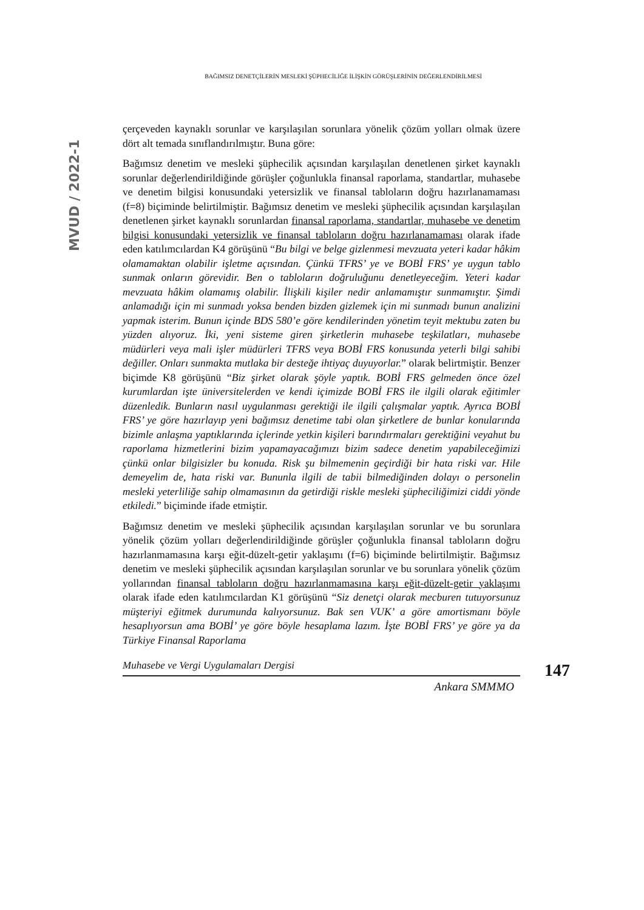BAĞIMSIZ DENETÇİLERİN MESLEKİ ŞÜPHECİLİĞE İLİŞKİN GÖRÜŞLERİNİN DEĞERLENDİRİLMESİ
MVUD / 2022-1
çerçeveden kaynaklı sorunlar ve karşılaşılan sorunlara yönelik çözüm yolları olmak üzere dört alt temada sınıflandırılmıştır. Buna göre:
Bağımsız denetim ve mesleki şüphecilik açısından karşılaşılan denetlenen şirket kaynaklı sorunlar değerlendirildiğinde görüşler çoğunlukla finansal raporlama, standartlar, muhasebe ve denetim bilgisi konusundaki yetersizlik ve finansal tabloların doğru hazırlanamaması (f=8) biçiminde belirtilmiştir. Bağımsız denetim ve mesleki şüphecilik açısından karşılaşılan denetlenen şirket kaynaklı sorunlardan finansal raporlama, standartlar, muhasebe ve denetim bilgisi konusundaki yetersizlik ve finansal tabloların doğru hazırlanamaması olarak ifade eden katılımcılardan K4 görüşünü “Bu bilgi ve belge gizlenmesi mevzuata yeteri kadar hâkim olamamaktan olabilir işletme açısından. Çünkü TFRS’ ye ve BOBİ FRS’ ye uygun tablo sunmak onların görevidir. Ben o tabloların doğruluğunu denetleyeceğim. Yeteri kadar mevzuata hâkim olamamış olabilir. İlişkili kişiler nedir anlamamıştır sunmamıştır. Şimdi anlamadığı için mi sunmadı yoksa benden bizden gizlemek için mi sunmadı bunun analizini yapmak isterim. Bunun içinde BDS 580’e göre kendilerinden yönetim teyit mektubu zaten bu yüzden alıyoruz. İki, yeni sisteme giren şirketlerin muhasebe teşkilatları, muhasebe müdürleri veya mali işler müdürleri TFRS veya BOBİ FRS konusunda yeterli bilgi sahibi değiller. Onları sunmakta mutlaka bir desteğe ihtiyaç duyuyorlar.” olarak belirtmiştir. Benzer biçimde K8 görüşünü “Biz şirket olarak şöyle yaptık. BOBİ FRS gelmeden önce özel kurumlardan işte üniversitelerden ve kendi içimizde BOBİ FRS ile ilgili olarak eğitimler düzenledik. Bunların nasıl uygulanması gerektiği ile ilgili çalışmalar yaptık. Ayrıca BOBİ FRS’ ye göre hazırlayıp yeni bağımsız denetime tabi olan şirketlere de bunlar konularında bizimle anlaşma yaptıklarında içlerinde yetkin kişileri barındırmaları gerektiğini veyahut bu raporlama hizmetlerini bizim yapamayacağımızı bizim sadece denetim yapabileceğimizi çünkü onlar bilgisizler bu konuda. Risk şu bilmemenin geçirdiği bir hata riski var. Hile demeyelim de, hata riski var. Bununla ilgili de tabii bilmediğinden dolayı o personelin mesleki yeterliliğe sahip olmamasının da getirdiği riskle mesleki şüpheciliğimizi ciddi yönde etkiledi.” biçiminde ifade etmiştir.
Bağımsız denetim ve mesleki şüphecilik açısından karşılaşılan sorunlar ve bu sorunlara yönelik çözüm yolları değerlendirildiğinde görüşler çoğunlukla finansal tabloların doğru hazırlanmamasına karşı eğit-düzelt-getir yaklaşımı (f=6) biçiminde belirtilmiştir. Bağımsız denetim ve mesleki şüphecilik açısından karşılaşılan sorunlar ve bu sorunlara yönelik çözüm yollarından finansal tabloların doğru hazırlanmamasına karşı eğit-düzelt-getir yaklaşımı olarak ifade eden katılımcılardan K1 görüşünü “Siz denetçi olarak mecburen tutuyorsunuz müşteriyi eğitmek durumunda kalıyorsunuz. Bak sen VUK’ a göre amortismanı böyle hesaplıyorsun ama BOBİ’ ye göre böyle hesaplama lazım. İşte BOBİ FRS’ ye göre ya da Türkiye Finansal Raporlama
Muhasebe ve Vergi Uygulamaları Dergisi
147
Ankara SMMMO